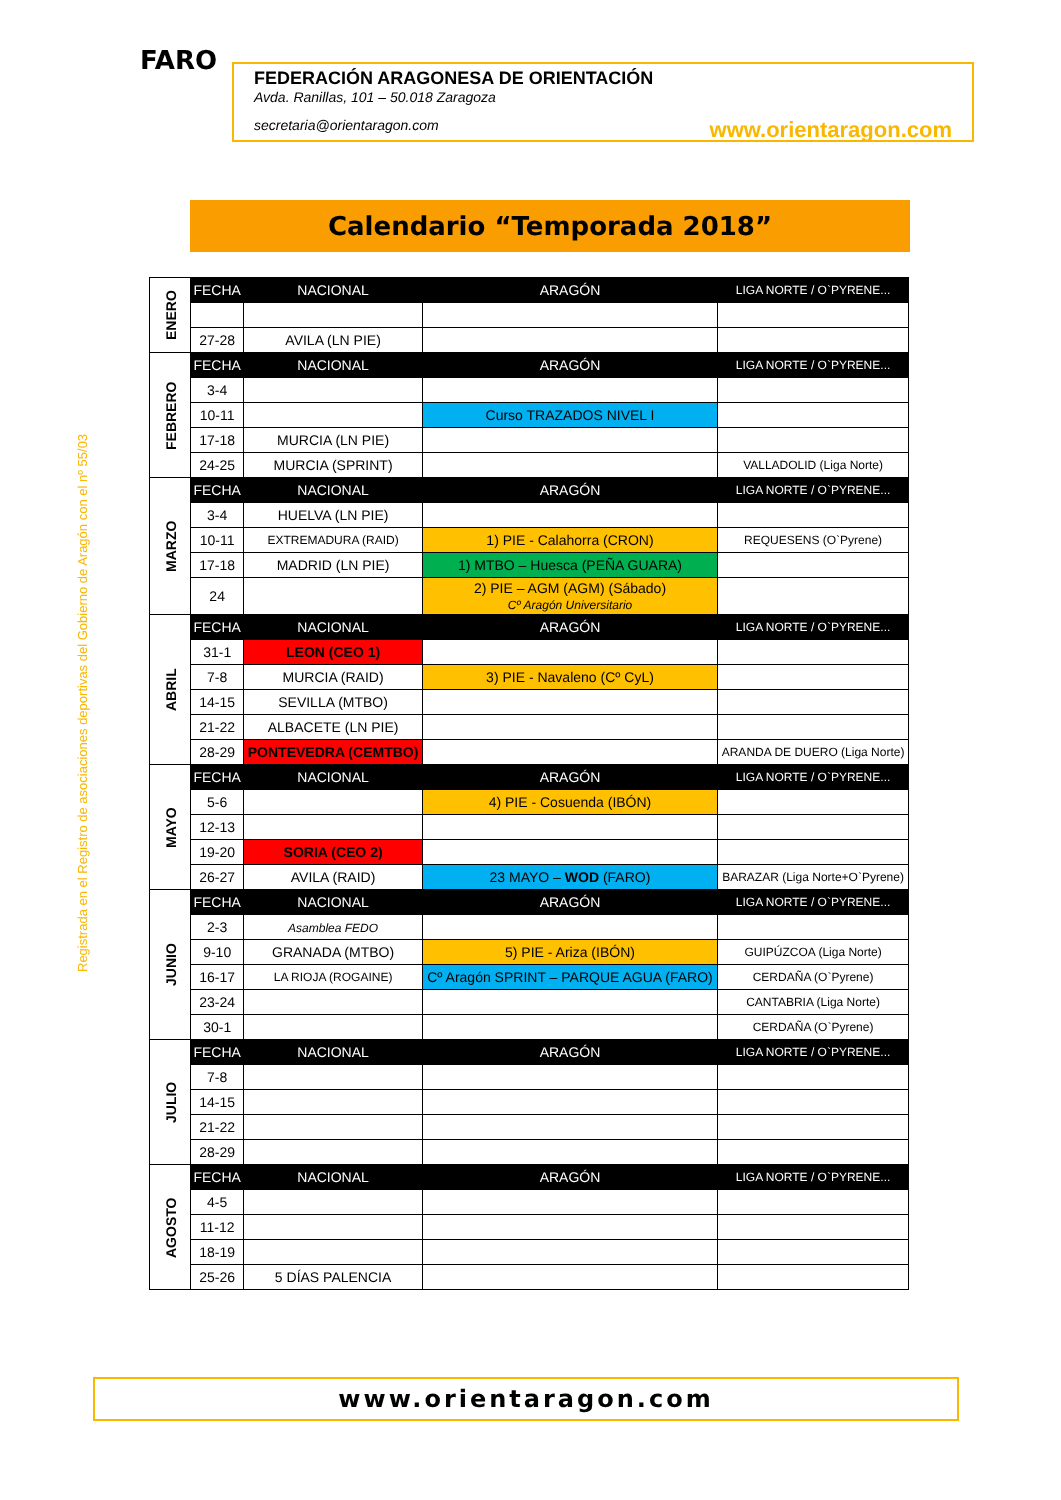FARO
FEDERACIÓN ARAGONESA DE ORIENTACIÓN
Avda. Ranillas, 101 – 50.018 Zaragoza
secretaria@orientaragon.com www.orientaragon.com
Calendario “Temporada 2018”
Registrada en el Registro de asociaciones deportivas del Gobierno de Aragón con el nº 55/03
| ENERO | FECHA | NACIONAL | ARAGÓN | LIGA NORTE / O`PYRENE... |
| | 27-28 | AVILA (LN PIE) | | |
| FEBRERO | FECHA | NACIONAL | ARAGÓN | LIGA NORTE / O`PYRENE... |
| | 3-4 | | | |
| | 10-11 | | Curso TRAZADOS NIVEL I | |
| | 17-18 | MURCIA (LN PIE) | | |
| | 24-25 | MURCIA (SPRINT) | | VALLADOLID (Liga Norte) |
| MARZO | FECHA | NACIONAL | ARAGÓN | LIGA NORTE / O`PYRENE... |
| | 3-4 | HUELVA (LN PIE) | | |
| | 10-11 | EXTREMADURA (RAID) | 1) PIE - Calahorra (CRON) | REQUESENS (O`Pyrene) |
| | 17-18 | MADRID (LN PIE) | 1) MTBO – Huesca (PEÑA GUARA) | |
| | 24 | | 2) PIE – AGM (AGM) (Sábado) Cº Aragón Universitario | |
| ABRIL | FECHA | NACIONAL | ARAGÓN | LIGA NORTE / O`PYRENE... |
| | 31-1 | LEON (CEO 1) | | |
| | 7-8 | MURCIA (RAID) | 3) PIE - Navaleno (Cº CyL) | |
| | 14-15 | SEVILLA (MTBO) | | |
| | 21-22 | ALBACETE (LN PIE) | | |
| | 28-29 | PONTEVEDRA (CEMTBO) | | ARANDA DE DUERO (Liga Norte) |
| MAYO | FECHA | NACIONAL | ARAGÓN | LIGA NORTE / O`PYRENE... |
| | 5-6 | | 4) PIE - Cosuenda (IBÓN) | |
| | 12-13 | | | |
| | 19-20 | SORIA (CEO 2) | | |
| | 26-27 | AVILA (RAID) | 23 MAYO – WOD (FARO) | BARAZAR (Liga Norte+O`Pyrene) |
| JUNIO | FECHA | NACIONAL | ARAGÓN | LIGA NORTE / O`PYRENE... |
| | 2-3 | Asamblea FEDO | | |
| | 9-10 | GRANADA (MTBO) | 5) PIE - Ariza (IBÓN) | GUIPÚZCOA (Liga Norte) |
| | 16-17 | LA RIOJA (ROGAINE) | Cº Aragón SPRINT – PARQUE AGUA (FARO) | CERDAÑA (O`Pyrene) |
| | 23-24 | | | CANTABRIA (Liga Norte) |
| | 30-1 | | | CERDAÑA (O`Pyrene) |
| JULIO | FECHA | NACIONAL | ARAGÓN | LIGA NORTE / O`PYRENE... |
| | 7-8 | | | |
| | 14-15 | | | |
| | 21-22 | | | |
| | 28-29 | | | |
| AGOSTO | FECHA | NACIONAL | ARAGÓN | LIGA NORTE / O`PYRENE... |
| | 4-5 | | | |
| | 11-12 | | | |
| | 18-19 | | | |
| | 25-26 | 5 DÍAS PALENCIA | | |
www.orientaragon.com